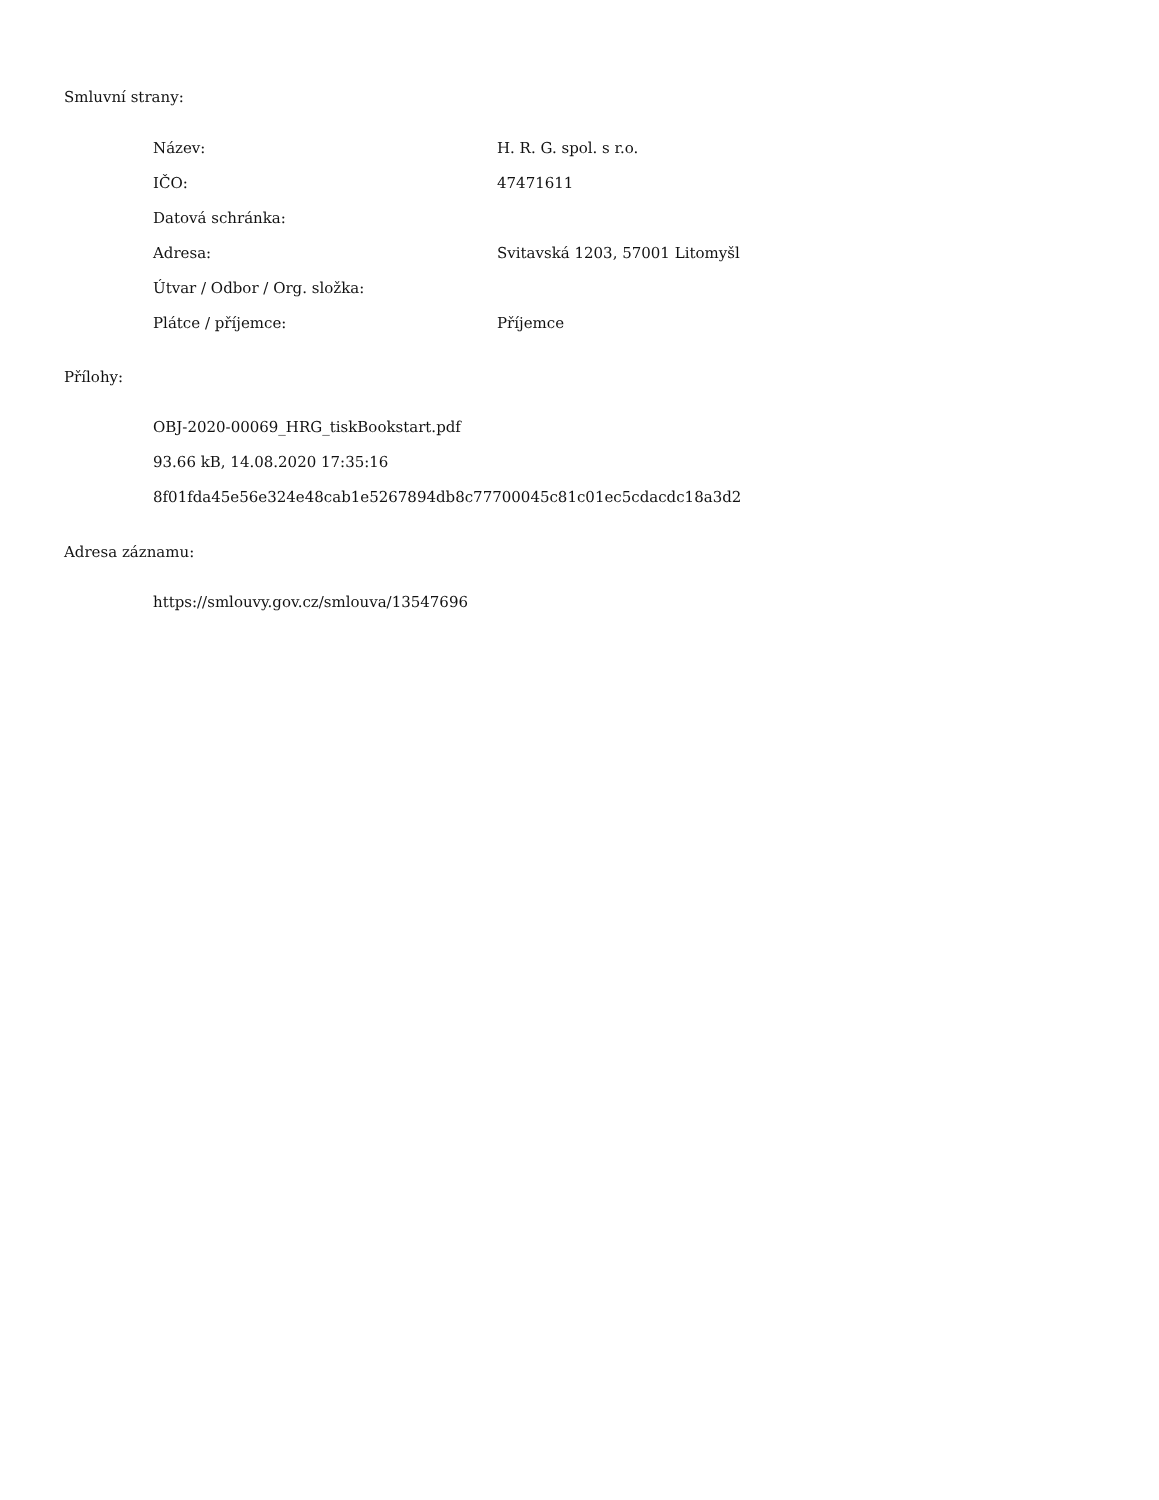Smluvní strany:
| Název: | H. R. G. spol. s r.o. |
| IČO: | 47471611 |
| Datová schránka: | |
| Adresa: | Svitavská 1203, 57001 Litomyšl |
| Útvar / Odbor / Org. složka: | |
| Plátce / příjemce: | Příjemce |
Přílohy:
OBJ-2020-00069_HRG_tiskBookstart.pdf
93.66 kB, 14.08.2020 17:35:16
8f01fda45e56e324e48cab1e5267894db8c77700045c81c01ec5cdacdc18a3d2
Adresa záznamu:
https://smlouvy.gov.cz/smlouva/13547696